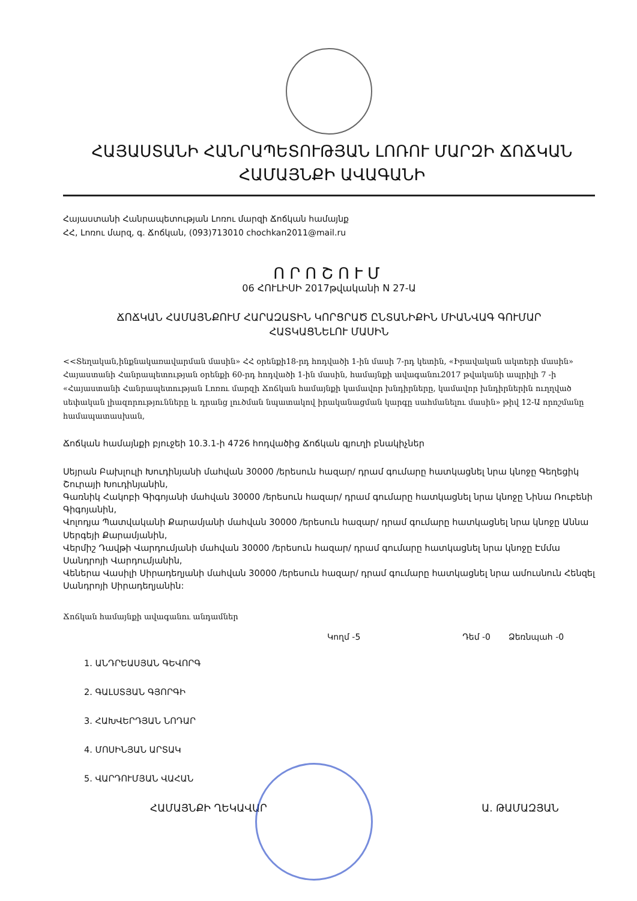ՀԱՅԱՍՏԱՆԻ ՀԱՆՐԱՊԵՏՈՒԹՅԱՆ ԼՈՌՈՒ ՄԱՐԶԻ ՃՈՃԿԱՆ
ՀԱՄԱՅՆՔԻ ԱՎԱԳԱՆԻ
Հայաստանի Հանրապետության Լոռու մարզի Ճոճկան համայնք
ՀՀ, Լոռու մարզ, գ. Ճոճկան, (093)713010 chochkan2011@mail.ru
ՈՐՈՇՈՒՄ
06 ՀՈՒԼԻՍԻ 2017թվականի N 27-Ա
ՃՈՃԿԱՆ ՀԱՄԱՅՆՔՈՒՄ ՀԱՐԱԶԱՏԻՆ ԿՈՐՑՐԱԾ ԸՆՏԱՆԻՔԻՆ ՄԻԱՆՎԱԳ ԳՈՒՄԱՐ
ՀԱՏԿԱՑՆԵԼՈՒ ՄԱՍԻՆ
<<Տեղական,ինքնակառավարման մասին» ՀՀ օրենքի18-րդ հոդվածի 1-ին մասի 7-րդ կետին, «Իրավական ակտերի մասին» Հայաստանի Հանրապետության օրենքի 60-րդ հոդվածի 1-ին մասին, համայնքի ավագանու2017 թվականի ապրիլի 7 -ի «Հայաստանի Հանրապետության Լոռու մարզի Ճոճկան համայնքի կամավոր խնդիրները, կամավոր խնդիրներին ուղղված սեփական լիազորությունները և դրանց լուծման նպատակով իրականացման կարգը սահմանելու մասին» թիվ 12-Ա որոշմանը համապատասխան,
Ճոճկան համայնքի բյուջեի 10.3.1-ի 4726 հոդվածից Ճոճկան գյուղի բնակիչներ
Սեյրան Բախլուլի Խուդինյանի մահվան 30000 /երեսուն հազար/ դրամ գումարը հատկացնել նրա կնոջը Գեղեցիկ Շուրայի Խուդինյանին,
Գառնիկ Հակոբի Գիգոյանի մահվան 30000 /երեսուն հազար/ դրամ գումարը հատկացնել նրա կնոջը Նինա Ռուբենի Գիգոյանին,
Վոլոդյա Պատվականի Քարամյանի մահվան 30000 /երեսուն հազար/ դրամ գումարը հատկացնել նրա կնոջը Աննա Սերգեյի Քարամյանին,
Վերմիշ Դավթի Վարդումյանի մահվան 30000 /երեսուն հազար/ դրամ գումարը հատկացնել նրա կնոջը Էմմա Սանդրոյի Վարդումյանին,
Վեներա Վասիլի Սիրադեղյանի մահվան 30000 /երեսուն հազար/ դրամ գումարը հատկացնել նրա ամուսնուն Հենզել Սանդրոյի Սիրադեղյանին:
Ճոճկան համայնքի ավագանու անդամներ
Կողմ -5 Դեմ -0 Ձեռնպահ -0
1. ԱՆԴՐԵԱՍՅԱՆ ԳԵՎՈՐԳ
2. ԳԱԼՍՏՅԱՆ ԳՅՈՐԳԻ
3. ՀԱԽՎԵՐԴՅԱՆ ՆՈԴԱՐ
4. ՄՈՍԻՆՅԱՆ ԱՐՏԱԿ
5. ՎԱՐԴՈՒՄՅԱՆ ՎԱՀԱՆ
ՀԱՄԱՅՆՔԻ ՂԵԿԱՎԱՐ Ա. ԹԱՄԱԶՅԱՆ